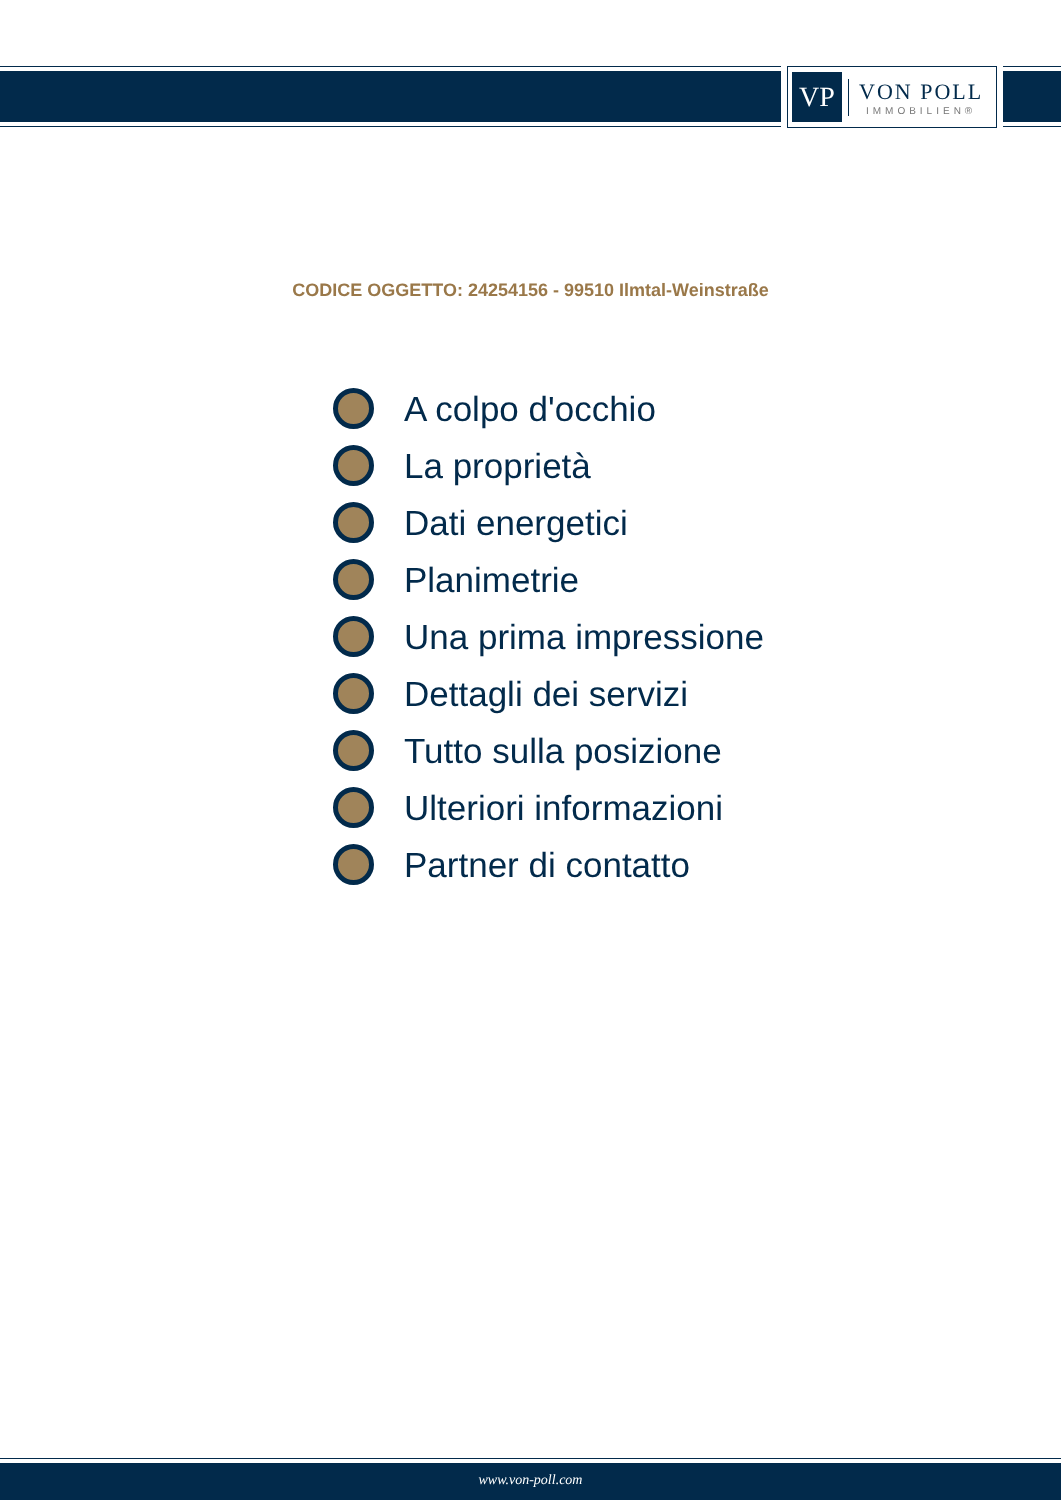VP
VON POLL
IMMOBILIEN®
CODICE OGGETTO: 24254156 - 99510 Ilmtal-Weinstraße
A colpo d'occhio
La proprietà
Dati energetici
Planimetrie
Una prima impressione
Dettagli dei servizi
Tutto sulla posizione
Ulteriori informazioni
Partner di contatto
www.von-poll.com